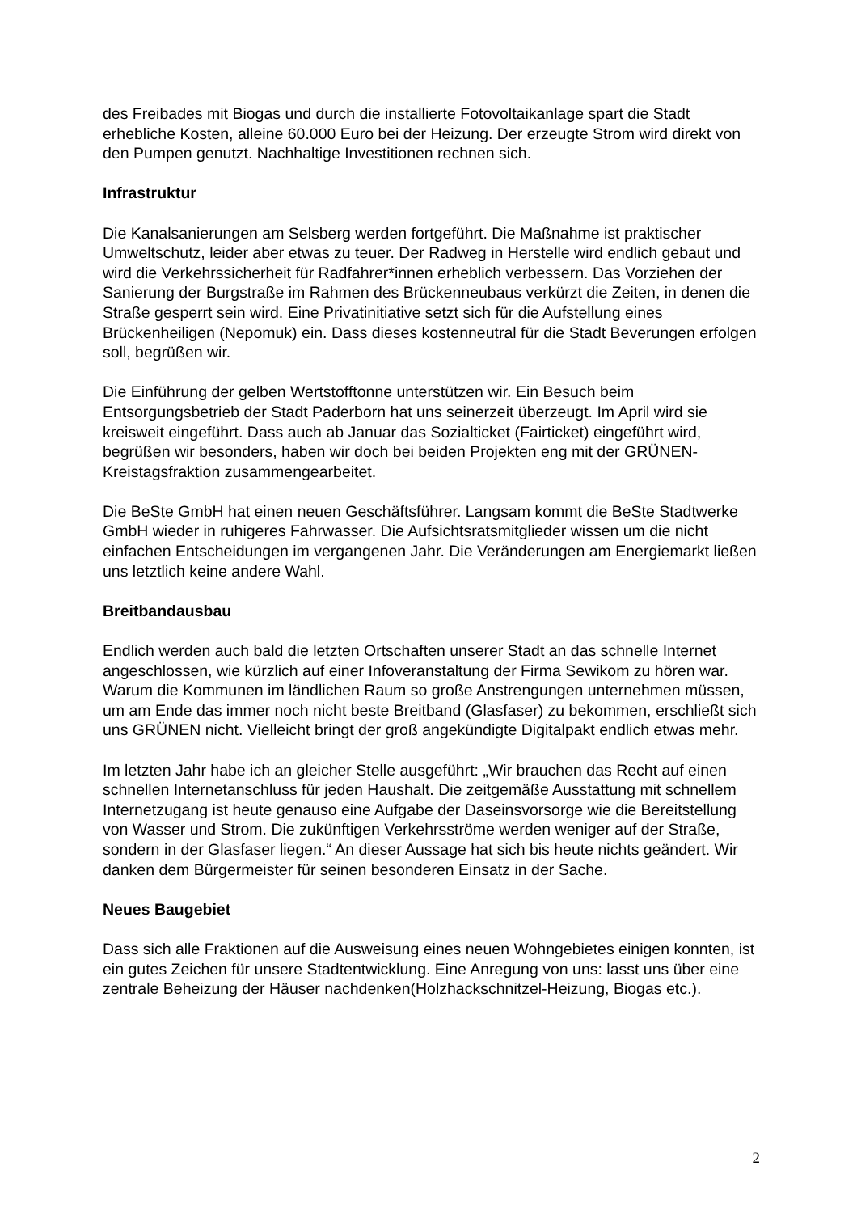des Freibades mit Biogas und durch die installierte Fotovoltaikanlage spart die Stadt erhebliche Kosten, alleine 60.000 Euro bei der Heizung. Der erzeugte Strom wird direkt von den Pumpen genutzt. Nachhaltige Investitionen rechnen sich.
Infrastruktur
Die Kanalsanierungen am Selsberg werden fortgeführt. Die Maßnahme ist praktischer Umweltschutz, leider aber etwas zu teuer. Der Radweg in Herstelle wird endlich gebaut und wird die Verkehrssicherheit für Radfahrer*innen erheblich verbessern. Das Vorziehen der Sanierung der Burgstraße im Rahmen des Brückenneubaus verkürzt die Zeiten, in denen die Straße gesperrt sein wird. Eine Privatinitiative setzt sich für die Aufstellung eines Brückenheiligen (Nepomuk) ein. Dass dieses kostenneutral für die Stadt Beverungen erfolgen soll, begrüßen wir.
Die Einführung der gelben Wertstofftonne unterstützen wir. Ein Besuch beim Entsorgungsbetrieb der Stadt Paderborn hat uns seinerzeit überzeugt. Im April wird sie kreisweit eingeführt. Dass auch ab Januar das Sozialticket (Fairticket) eingeführt wird, begrüßen wir besonders, haben wir doch bei beiden Projekten eng mit der GRÜNEN-Kreistagsfraktion zusammengearbeitet.
Die BeSte GmbH hat einen neuen Geschäftsführer. Langsam kommt die BeSte Stadtwerke GmbH wieder in ruhigeres Fahrwasser. Die Aufsichtsratsmitglieder wissen um die nicht einfachen Entscheidungen im vergangenen Jahr. Die Veränderungen am Energiemarkt ließen uns letztlich keine andere Wahl.
Breitbandausbau
Endlich werden auch bald die letzten Ortschaften unserer Stadt an das schnelle Internet angeschlossen, wie kürzlich auf einer Infoveranstaltung der Firma Sewikom zu hören war. Warum die Kommunen im ländlichen Raum so große Anstrengungen unternehmen müssen, um am Ende das immer noch nicht beste Breitband (Glasfaser) zu bekommen, erschließt sich uns GRÜNEN nicht. Vielleicht bringt der groß angekündigte Digitalpakt endlich etwas mehr.
Im letzten Jahr habe ich an gleicher Stelle ausgeführt: „Wir brauchen das Recht auf einen schnellen Internetanschluss für jeden Haushalt. Die zeitgemäße Ausstattung mit schnellem Internetzugang ist heute genauso eine Aufgabe der Daseinsvorsorge wie die Bereitstellung von Wasser und Strom. Die zukünftigen Verkehrsströme werden weniger auf der Straße, sondern in der Glasfaser liegen.“ An dieser Aussage hat sich bis heute nichts geändert. Wir danken dem Bürgermeister für seinen besonderen Einsatz in der Sache.
Neues Baugebiet
Dass sich alle Fraktionen auf die Ausweisung eines neuen Wohngebietes einigen konnten, ist ein gutes Zeichen für unsere Stadtentwicklung. Eine Anregung von uns: lasst uns über eine zentrale Beheizung der Häuser nachdenken(Holzhackschnitzel-Heizung, Biogas etc.).
2